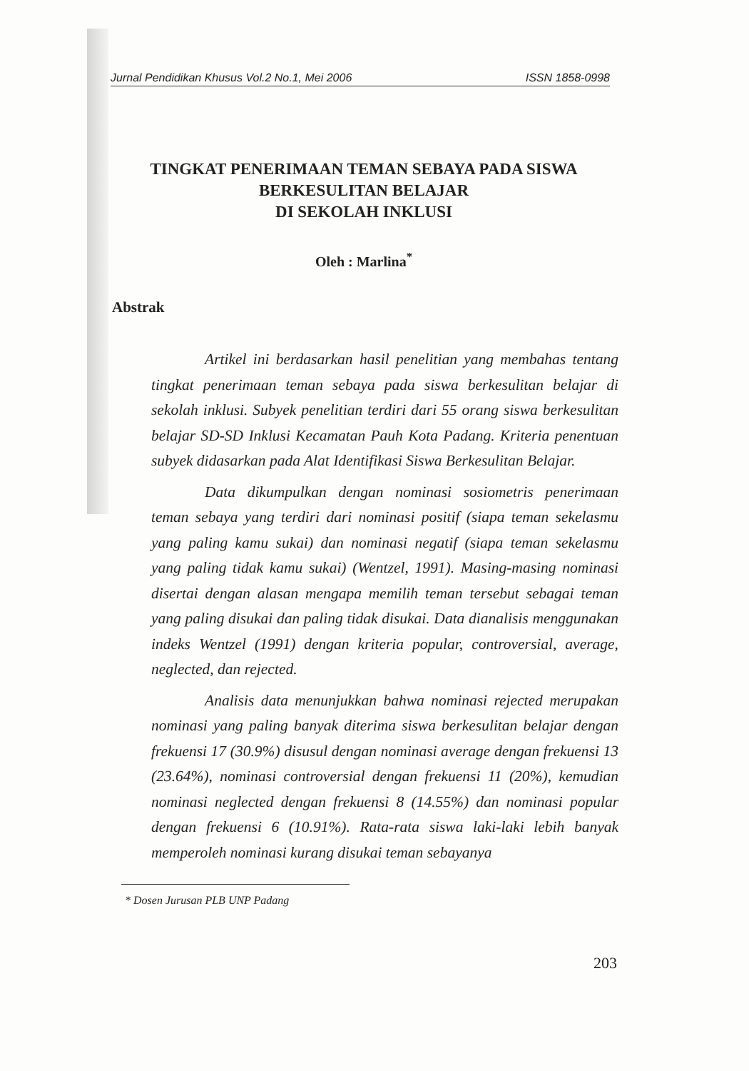Jurnal Pendidikan Khusus Vol.2 No.1, Mei 2006 ISSN 1858-0998
TINGKAT PENERIMAAN TEMAN SEBAYA PADA SISWA
BERKESULITAN BELAJAR
DI SEKOLAH INKLUSI
Oleh : Marlina<sup>*</sup>
Abstrak
Artikel ini berdasarkan hasil penelitian yang membahas tentang tingkat penerimaan teman sebaya pada siswa berkesulitan belajar di sekolah inklusi. Subyek penelitian terdiri dari 55 orang siswa berkesulitan belajar SD-SD Inklusi Kecamatan Pauh Kota Padang. Kriteria penentuan subyek didasarkan pada Alat Identifikasi Siswa Berkesulitan Belajar.
Data dikumpulkan dengan nominasi sosiometris penerimaan teman sebaya yang terdiri dari nominasi positif (siapa teman sekelasmu yang paling kamu sukai) dan nominasi negatif (siapa teman sekelasmu yang paling tidak kamu sukai) (Wentzel, 1991). Masing-masing nominasi disertai dengan alasan mengapa memilih teman tersebut sebagai teman yang paling disukai dan paling tidak disukai. Data dianalisis menggunakan indeks Wentzel (1991) dengan kriteria popular, controversial, average, neglected, dan rejected.
Analisis data menunjukkan bahwa nominasi rejected merupakan nominasi yang paling banyak diterima siswa berkesulitan belajar dengan frekuensi 17 (30.9%) disusul dengan nominasi average dengan frekuensi 13 (23.64%), nominasi controversial dengan frekuensi 11 (20%), kemudian nominasi neglected dengan frekuensi 8 (14.55%) dan nominasi popular dengan frekuensi 6 (10.91%). Rata-rata siswa laki-laki lebih banyak memperoleh nominasi kurang disukai teman sebayanya
* Dosen Jurusan PLB UNP Padang
203